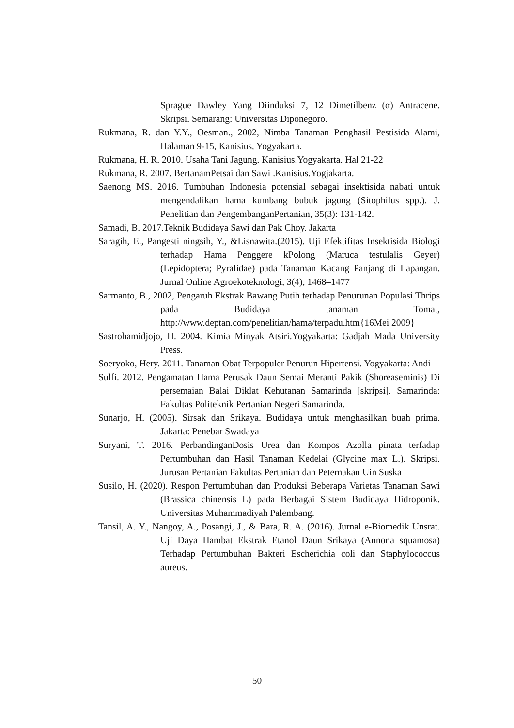Sprague Dawley Yang Diinduksi 7, 12 Dimetilbenz (α) Antracene. Skripsi. Semarang: Universitas Diponegoro.
Rukmana, R. dan Y.Y., Oesman., 2002, Nimba Tanaman Penghasil Pestisida Alami, Halaman 9-15, Kanisius, Yogyakarta.
Rukmana, H. R. 2010. Usaha Tani Jagung. Kanisius.Yogyakarta. Hal 21-22
Rukmana, R. 2007. BertanamPetsai dan Sawi .Kanisius.Yogjakarta.
Saenong MS. 2016. Tumbuhan Indonesia potensial sebagai insektisida nabati untuk mengendalikan hama kumbang bubuk jagung (Sitophilus spp.). J. Penelitian dan PengembanganPertanian, 35(3): 131-142.
Samadi, B. 2017.Teknik Budidaya Sawi dan Pak Choy. Jakarta
Saragih, E., Pangesti ningsih, Y., &Lisnawita.(2015). Uji Efektifitas Insektisida Biologi terhadap Hama Penggere kPolong (Maruca testulalis Geyer) (Lepidoptera; Pyralidae) pada Tanaman Kacang Panjang di Lapangan. Jurnal Online Agroekoteknologi, 3(4), 1468–1477
Sarmanto, B., 2002, Pengaruh Ekstrak Bawang Putih terhadap Penurunan Populasi Thrips pada Budidaya tanaman Tomat, http://www.deptan.com/penelitian/hama/terpadu.htm{16Mei 2009}
Sastrohamidjojo, H. 2004. Kimia Minyak Atsiri.Yogyakarta: Gadjah Mada University Press.
Soeryoko, Hery. 2011. Tanaman Obat Terpopuler Penurun Hipertensi. Yogyakarta: Andi
Sulfi. 2012. Pengamatan Hama Perusak Daun Semai Meranti Pakik (Shoreaseminis) Di persemaian Balai Diklat Kehutanan Samarinda [skripsi]. Samarinda: Fakultas Politeknik Pertanian Negeri Samarinda.
Sunarjo, H. (2005). Sirsak dan Srikaya. Budidaya untuk menghasilkan buah prima. Jakarta: Penebar Swadaya
Suryani, T. 2016. PerbandinganDosis Urea dan Kompos Azolla pinata terfadap Pertumbuhan dan Hasil Tanaman Kedelai (Glycine max L.). Skripsi. Jurusan Pertanian Fakultas Pertanian dan Peternakan Uin Suska
Susilo, H. (2020). Respon Pertumbuhan dan Produksi Beberapa Varietas Tanaman Sawi (Brassica chinensis L) pada Berbagai Sistem Budidaya Hidroponik. Universitas Muhammadiyah Palembang.
Tansil, A. Y., Nangoy, A., Posangi, J., & Bara, R. A. (2016). Jurnal e-Biomedik Unsrat. Uji Daya Hambat Ekstrak Etanol Daun Srikaya (Annona squamosa) Terhadap Pertumbuhan Bakteri Escherichia coli dan Staphylococcus aureus.
50